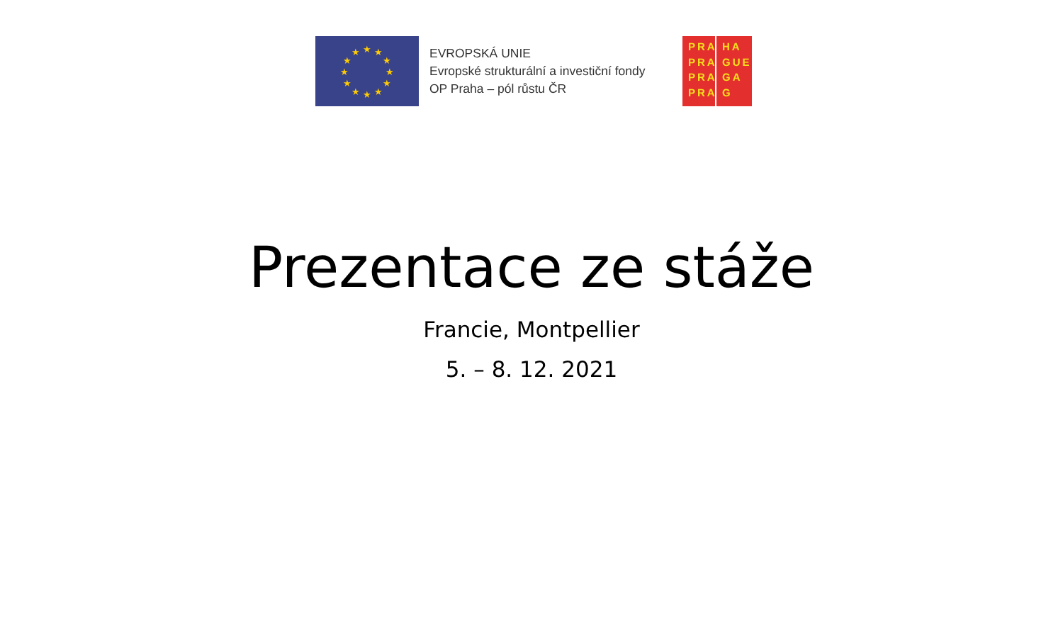★
★
★
★
★
★
★
★
★
★
★
★
EVROPSKÁ UNIE
Evropské strukturální a investiční fondy
OP Praha – pól růstu ČR
PRA PRA PRA PRA
HA GUE GA G
Prezentace ze stáže
Francie, Montpellier
5. – 8. 12. 2021